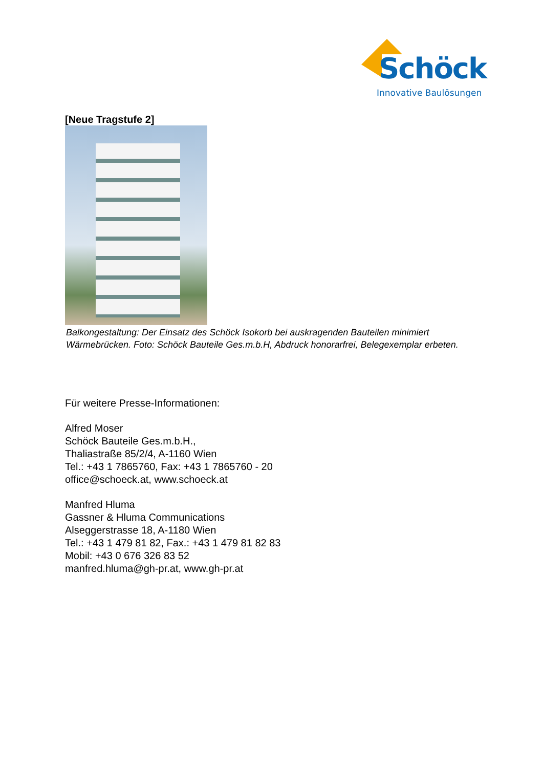Schöck
Innovative Baulösungen
[Neue Tragstufe 2]
Balkongestaltung: Der Einsatz des Schöck Isokorb bei auskragenden Bauteilen minimiert Wärmebrücken. Foto: Schöck Bauteile Ges.m.b.H, Abdruck honorarfrei, Belegexemplar erbeten.
Für weitere Presse-Informationen:
Alfred Moser
Schöck Bauteile Ges.m.b.H.,
Thaliastraße 85/2/4, A-1160 Wien
Tel.: +43 1 7865760, Fax: +43 1 7865760 - 20
office@schoeck.at, www.schoeck.at
Manfred Hluma
Gassner & Hluma Communications
Alseggerstrasse 18, A-1180 Wien
Tel.: +43 1 479 81 82, Fax.: +43 1 479 81 82 83
Mobil: +43 0 676 326 83 52
manfred.hluma@gh-pr.at, www.gh-pr.at